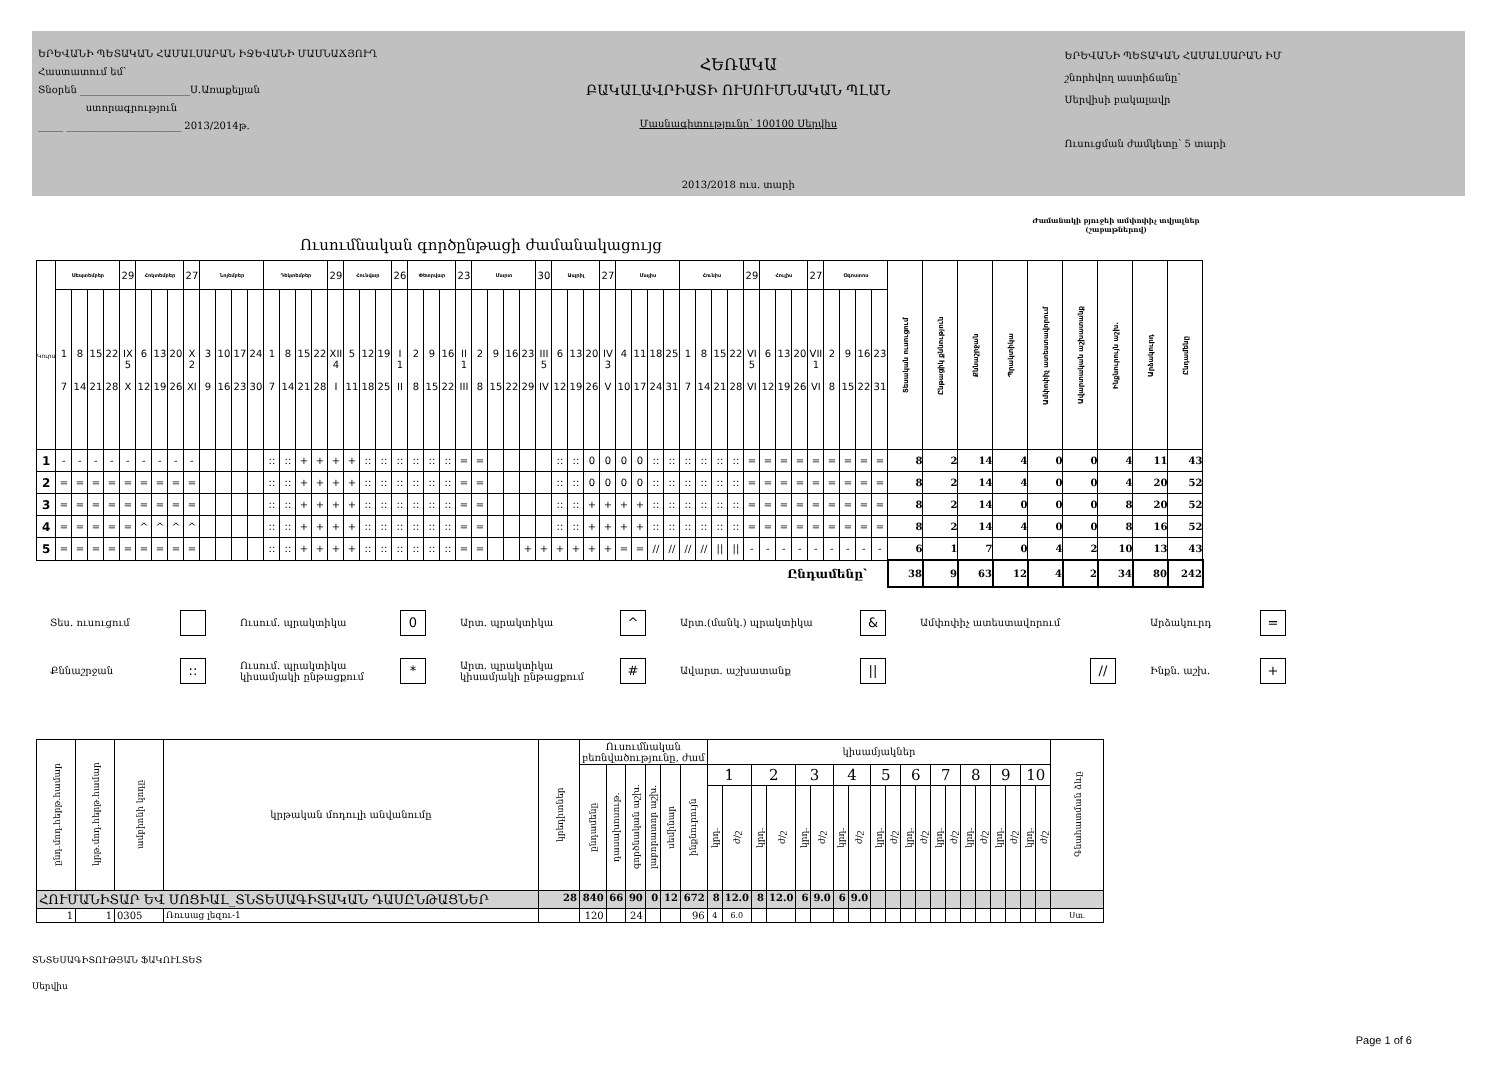ԵՐԵՎԱՆԻ ՊԵՏԱԿԱՆ ՀԱՄԱԼՍԱՐԱՆ ԻՋԵՎԱՆԻ ՄԱՍՆԱՃՅՈՒՂ
Հաստատում եմ՝
Տնօրեն ______________________Ս.Առաքելյան
ստորագրություն
_____ _______________________ 2013/2014թ.
ՀԵՌԱԿԱ
ԲԱԿԱԼԱՎՐԻԱՏԻ ՈՒՍՈՒՄՆԱԿԱՆ ՊԼԱՆ
Մասնագիտությունը՝ 100100 Սերվիս
2013/2018 ուս. տարի
ԵՐԵՎԱՆԻ ՊԵՏԱԿԱՆ ՀԱՄԱԼՍԱՐԱՆ ԻՄ
շնորհվող աստիճանը՝
Սերվիսի բակալավր
Ուսուցման ժամկետը՝ 5 տարի
Ուսումնական գործընթացի ժամանակացույց
Ժամանակի բյուջեի ամփոփիչ տվյալներ
(շաբաթներով)
| Կուրս | Սեպտեմբեր | | | | 29 | Հոկտեմբեր | | | 27 | Նոյեմբեր | | | | Դեկտեմբեր | | | | 29 | Հունվար | | | 26 | Փետրվար | | | 23 | Մարտ | | | | 30 | Ապրիլ | | | 27 | Մայիս | | | | Հունիս | | | | 29 | Հուլիս | | | 27 | Օգոստոս | | | | Տեսական ուսուցում | Ընթացիկ քննություն | Քննաշրջան | Պրակտիկա | Ամփոփիչ ատեստավորում | Ավարտական աշխատանք | Ինքնուրույն աշխ. | Արձակուրդ | Ընդամենը |
| | 1 7 | 8 14 | 15 21 | 22 28 | IX 5 X | 6 12 | 13 19 | 20 26 | X 2 XI | 3 9 | 10 16 | 17 23 | 24 30 | 1 7 | 8 14 | 15 21 | 22 28 | XII 4 I | 5 11 | 12 18 | 19 25 | I 1 II | 2 8 | 9 15 | 16 22 | II 1 III | 2 8 | 9 15 | 16 22 | 23 29 | III 5 IV | 6 12 | 13 19 | 20 26 | IV 3 V | 4 10 | 11 17 | 18 24 | 25 31 | 1 7 | 8 14 | 15 21 | 22 28 | VI 5 VI | 6 12 | 13 19 | 20 26 | VII 1 VI | 2 8 | 9 15 | 16 22 | 23 31 | | | | | | | | | |
| 1 | - | - | - | - | - | - | - | - | - | | | | | :: | :: | + | + | + | + | :: | :: | :: | :: | :: | :: | = | = | | | | | :: | :: | 0 | 0 | 0 | 0 | :: | :: | :: | :: | :: | :: | = | = | = | = | = | = | = | = | = | 8 | 2 | 14 | 4 | 0 | 0 | 4 | 11 | 43 |
| 2 | = | = | = | = | = | = | = | = | = | | | | | :: | :: | + | + | + | + | :: | :: | :: | :: | :: | :: | = | = | | | | | :: | :: | 0 | 0 | 0 | 0 | :: | :: | :: | :: | :: | :: | = | = | = | = | = | = | = | = | = | 8 | 2 | 14 | 4 | 0 | 0 | 4 | 20 | 52 |
| 3 | = | = | = | = | = | = | = | = | = | | | | | :: | :: | + | + | + | + | :: | :: | :: | :: | :: | :: | = | = | | | | | :: | :: | + | + | + | + | :: | :: | :: | :: | :: | :: | = | = | = | = | = | = | = | = | = | 8 | 2 | 14 | 0 | 0 | 0 | 8 | 20 | 52 |
| 4 | = | = | = | = | = | ^ | ^ | ^ | ^ | | | | | :: | :: | + | + | + | + | :: | :: | :: | :: | :: | :: | = | = | | | | | :: | :: | + | + | + | + | :: | :: | :: | :: | :: | :: | = | = | = | = | = | = | = | = | = | 8 | 2 | 14 | 4 | 0 | 0 | 8 | 16 | 52 |
| 5 | = | = | = | = | = | = | = | = | = | | | | | :: | :: | + | + | + | + | :: | :: | :: | :: | :: | :: | = | = | | | + | + | + | + | + | + | = | = | // | // | // | // | // | // | - | - | - | - | - | - | - | - | - | 6 | 1 | 7 | 0 | 4 | 2 | 10 | 13 | 43 |
| Ընդամենը՝ | | | | | | | | | | | | | | | | | | | | | | | | | | | | | | | | | | | | | | | | | | | | | | | | | | | | | 38 | 9 | 63 | 12 | 4 | 2 | 34 | 80 | 242 |
Տես. ուսուցում
Ուսում. պրակտիկա
0
Արտ. պրակտիկա
^
Արտ.(մանկ.) պրակտիկա
&
Ամփոփիչ ատեստավորում
Արձակուրդ
=
Քննաշրջան
::
Ուսում. պրակտիկա
կիսամյակի ընթացքում
*
Արտ. պրակտիկա
կիսամյակի ընթացքում
#
Ավարտ. աշխատանք
||
//
Ինքն. աշխ.
+
| ընդ.մոդ.հերթ.համար | կրթ.մոդ.հերթ.համար | ամբիոնի կոդը | կրթական մոդուլի անվանումը | կրեդիտներ | Ուսումնական բեռնվածությունը, ժամ | | | | | | կիսամյակներ | | | | | | | | | | | | | | | | | | | | Գնահատման ձևը |
| --- | --- | --- | --- | --- | --- | --- | --- | --- | --- | --- | --- | --- | --- | --- | --- | --- | --- | --- | --- | --- | --- | --- | --- | --- | --- | --- | --- | --- | --- | --- | --- |
| | | | | | ընդամենը | դասախոսութ. | գործնական աշխ. | լաբորատոր աշխ. | սեմինար | ինքնուրույն | 1 | | 2 | | 3 | | 4 | | 5 | | 6 | | 7 | | 8 | | 9 | | 10 | | |
| | | | | | | | | | | | կրդ. | ժ/շ | կրդ. | ժ/շ | կրդ. | ժ/շ | կրդ. | ժ/շ | կրդ. | ժ/շ | կրդ. | ժ/շ | կրդ. | ժ/շ | կրդ. | ժ/շ | կրդ. | ժ/շ | կրդ. | ժ/շ | |
| ՀՈՒՄԱՆԻՏԱՐ ԵՎ ՍՈՑԻԱԼ_ՏՆՏԵՍԱԳԻՏԱԿԱՆ ԴԱՍԸՆԹԱՑՆԵՐ | | | | 28 | 840 | 66 | 90 | 0 | 12 | 672 | 8 | 12.0 | 8 | 12.0 | 6 | 9.0 | 6 | 9.0 | | | | | | | | | | | | | |
| 1 | 1 | 0305 | Ռուսաց լեզու-1 | | 120 | | 24 | | | 96 | 4 | 6.0 | | | | | | | | | | | | | | | | | | | Ստ. |
ՏՆՏԵՍԱԳԻՏՈՒԹՅԱՆ ՖԱԿՈՒԼՏԵՏ
Սերվիս
Page 1 of 6